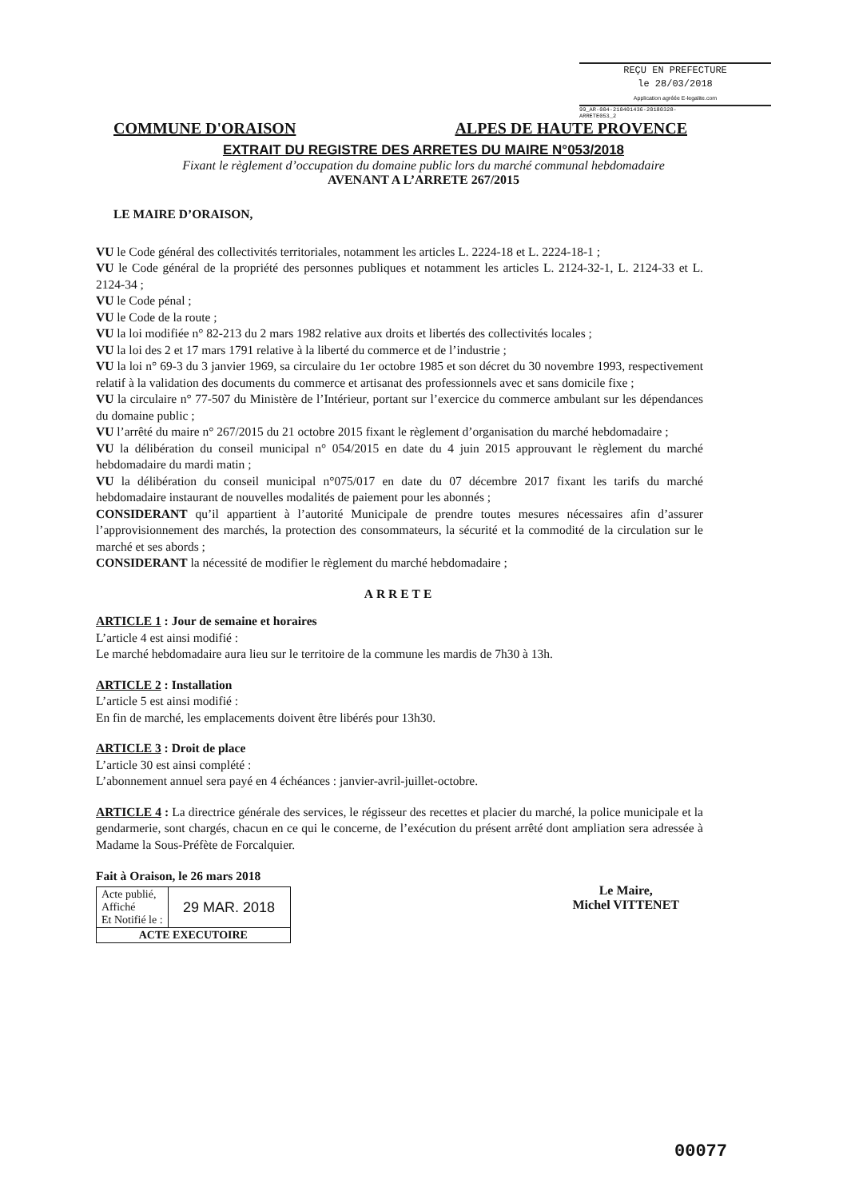REÇU EN PREFECTURE
le 28/03/2018
Application agréée E-legalite.com
99_AR-004-210401436-20180328-ARRETE053_2
COMMUNE D'ORAISON ALPES DE HAUTE PROVENCE
EXTRAIT DU REGISTRE DES ARRETES DU MAIRE N°053/2018
Fixant le règlement d’occupation du domaine public lors du marché communal hebdomadaire
AVENANT A L’ARRETE 267/2015
LE MAIRE D’ORAISON,
VU le Code général des collectivités territoriales, notamment les articles L. 2224-18 et L. 2224-18-1 ;
VU le Code général de la propriété des personnes publiques et notamment les articles L. 2124-32-1, L. 2124-33 et L. 2124-34 ;
VU le Code pénal ;
VU le Code de la route ;
VU la loi modifiée n° 82-213 du 2 mars 1982 relative aux droits et libertés des collectivités locales ;
VU la loi des 2 et 17 mars 1791 relative à la liberté du commerce et de l’industrie ;
VU la loi n° 69-3 du 3 janvier 1969, sa circulaire du 1er octobre 1985 et son décret du 30 novembre 1993, respectivement relatif à la validation des documents du commerce et artisanat des professionnels avec et sans domicile fixe ;
VU la circulaire n° 77-507 du Ministère de l’Intérieur, portant sur l’exercice du commerce ambulant sur les dépendances du domaine public ;
VU l’arrêté du maire n° 267/2015 du 21 octobre 2015 fixant le règlement d’organisation du marché hebdomadaire ;
VU la délibération du conseil municipal n° 054/2015 en date du 4 juin 2015 approuvant le règlement du marché hebdomadaire du mardi matin ;
VU la délibération du conseil municipal n°075/017 en date du 07 décembre 2017 fixant les tarifs du marché hebdomadaire instaurant de nouvelles modalités de paiement pour les abonnés ;
CONSIDERANT qu’il appartient à l’autorité Municipale de prendre toutes mesures nécessaires afin d’assurer l’approvisionnement des marchés, la protection des consommateurs, la sécurité et la commodité de la circulation sur le marché et ses abords ;
CONSIDERANT la nécessité de modifier le règlement du marché hebdomadaire ;
ARRETE
ARTICLE 1 : Jour de semaine et horaires
L’article 4 est ainsi modifié :
Le marché hebdomadaire aura lieu sur le territoire de la commune les mardis de 7h30 à 13h.
ARTICLE 2 : Installation
L’article 5 est ainsi modifié :
En fin de marché, les emplacements doivent être libérés pour 13h30.
ARTICLE 3 : Droit de place
L’article 30 est ainsi complété :
L’abonnement annuel sera payé en 4 échéances : janvier-avril-juillet-octobre.
ARTICLE 4 : La directrice générale des services, le régisseur des recettes et placier du marché, la police municipale et la gendarmerie, sont chargés, chacun en ce qui le concerne, de l’exécution du présent arrêté dont ampliation sera adressée à Madame la Sous-Préfète de Forcalquier.
Fait à Oraison, le 26 mars 2018
| Acte publié, Affiché Et Notifié le : | 29 MAR. 2018 |
| ACTE EXECUTOIRE | |
Le Maire,
Michel VITTENET
00077